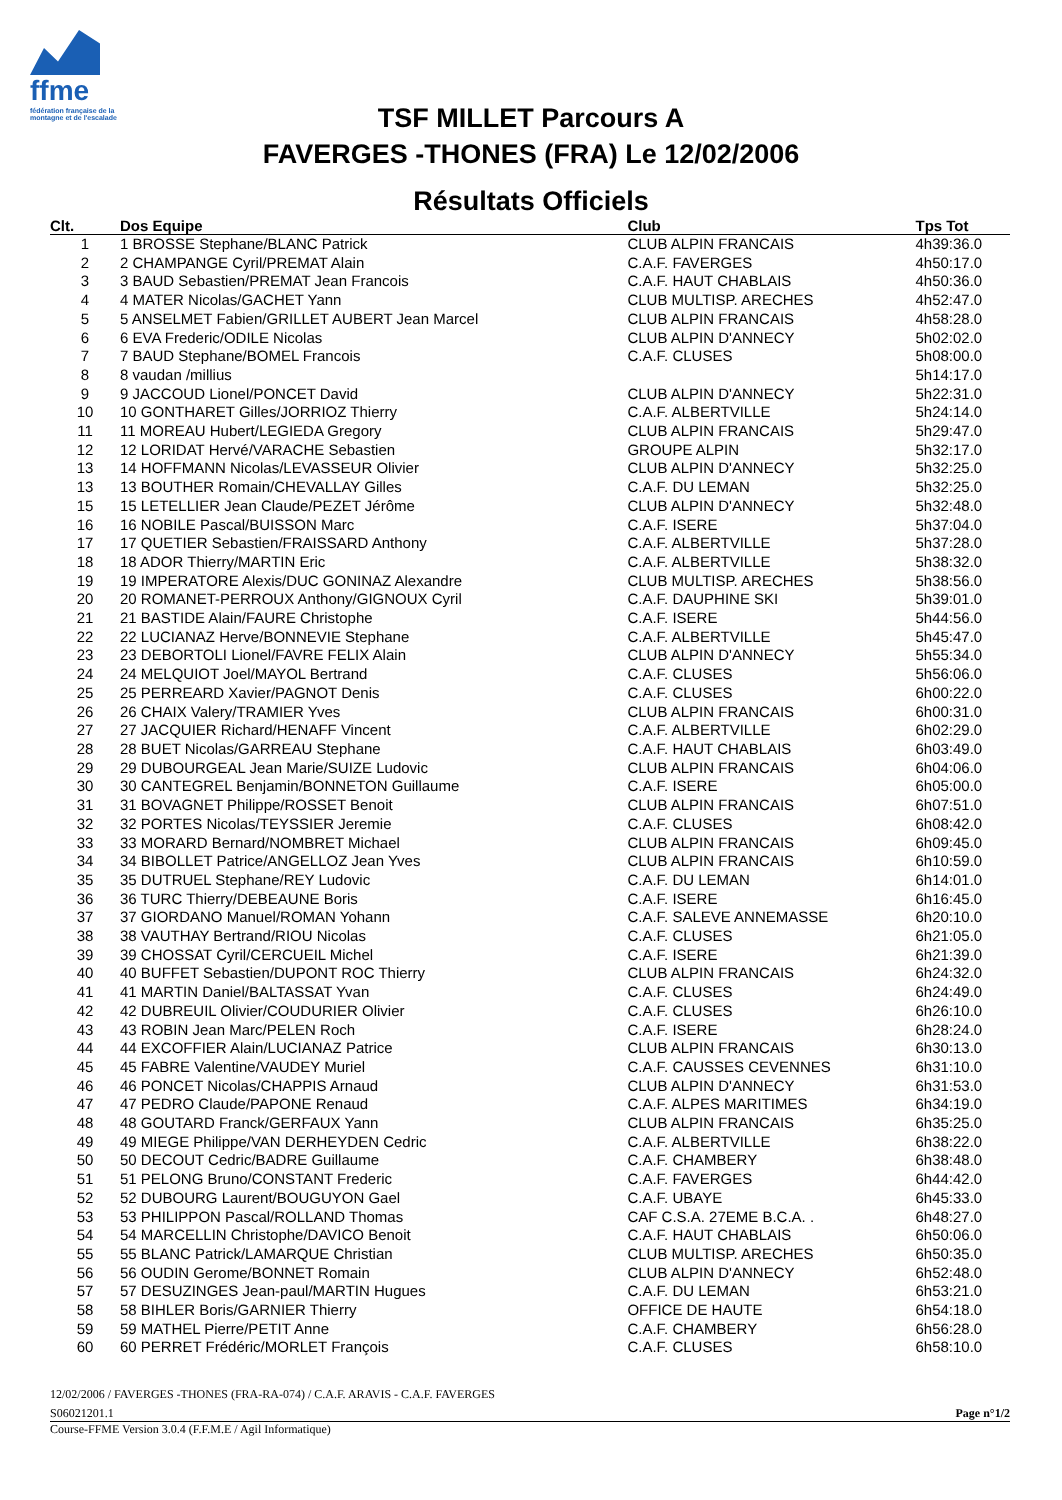ffme
fédération française de la montagne et de l'escalade
TSF MILLET Parcours A
FAVERGES -THONES (FRA) Le 12/02/2006
Résultats Officiels
| Clt. | Dos Equipe | Club | Tps Tot |
| --- | --- | --- | --- |
| 1 | 1 BROSSE Stephane/BLANC Patrick | CLUB ALPIN FRANCAIS | 4h39:36.0 |
| 2 | 2 CHAMPANGE Cyril/PREMAT Alain | C.A.F. FAVERGES | 4h50:17.0 |
| 3 | 3 BAUD Sebastien/PREMAT Jean Francois | C.A.F. HAUT CHABLAIS | 4h50:36.0 |
| 4 | 4 MATER Nicolas/GACHET Yann | CLUB MULTISP. ARECHES | 4h52:47.0 |
| 5 | 5 ANSELMET Fabien/GRILLET AUBERT Jean Marcel | CLUB ALPIN FRANCAIS | 4h58:28.0 |
| 6 | 6 EVA Frederic/ODILE Nicolas | CLUB ALPIN D'ANNECY | 5h02:02.0 |
| 7 | 7 BAUD Stephane/BOMEL Francois | C.A.F. CLUSES | 5h08:00.0 |
| 8 | 8 vaudan /millius | | 5h14:17.0 |
| 9 | 9 JACCOUD Lionel/PONCET David | CLUB ALPIN D'ANNECY | 5h22:31.0 |
| 10 | 10 GONTHARET Gilles/JORRIOZ Thierry | C.A.F. ALBERTVILLE | 5h24:14.0 |
| 11 | 11 MOREAU Hubert/LEGIEDA Gregory | CLUB ALPIN FRANCAIS | 5h29:47.0 |
| 12 | 12 LORIDAT Hervé/VARACHE Sebastien | GROUPE ALPIN | 5h32:17.0 |
| 13 | 14 HOFFMANN Nicolas/LEVASSEUR Olivier | CLUB ALPIN D'ANNECY | 5h32:25.0 |
| 13 | 13 BOUTHER Romain/CHEVALLAY Gilles | C.A.F. DU LEMAN | 5h32:25.0 |
| 15 | 15 LETELLIER Jean Claude/PEZET Jérôme | CLUB ALPIN D'ANNECY | 5h32:48.0 |
| 16 | 16 NOBILE Pascal/BUISSON Marc | C.A.F. ISERE | 5h37:04.0 |
| 17 | 17 QUETIER Sebastien/FRAISSARD Anthony | C.A.F. ALBERTVILLE | 5h37:28.0 |
| 18 | 18 ADOR Thierry/MARTIN Eric | C.A.F. ALBERTVILLE | 5h38:32.0 |
| 19 | 19 IMPERATORE Alexis/DUC GONINAZ Alexandre | CLUB MULTISP. ARECHES | 5h38:56.0 |
| 20 | 20 ROMANET-PERROUX Anthony/GIGNOUX Cyril | C.A.F. DAUPHINE SKI | 5h39:01.0 |
| 21 | 21 BASTIDE Alain/FAURE Christophe | C.A.F. ISERE | 5h44:56.0 |
| 22 | 22 LUCIANAZ Herve/BONNEVIE Stephane | C.A.F. ALBERTVILLE | 5h45:47.0 |
| 23 | 23 DEBORTOLI Lionel/FAVRE FELIX Alain | CLUB ALPIN D'ANNECY | 5h55:34.0 |
| 24 | 24 MELQUIOT Joel/MAYOL Bertrand | C.A.F. CLUSES | 5h56:06.0 |
| 25 | 25 PERREARD Xavier/PAGNOT Denis | C.A.F. CLUSES | 6h00:22.0 |
| 26 | 26 CHAIX Valery/TRAMIER Yves | CLUB ALPIN FRANCAIS | 6h00:31.0 |
| 27 | 27 JACQUIER Richard/HENAFF Vincent | C.A.F. ALBERTVILLE | 6h02:29.0 |
| 28 | 28 BUET Nicolas/GARREAU Stephane | C.A.F. HAUT CHABLAIS | 6h03:49.0 |
| 29 | 29 DUBOURGEAL Jean Marie/SUIZE Ludovic | CLUB ALPIN FRANCAIS | 6h04:06.0 |
| 30 | 30 CANTEGREL Benjamin/BONNETON Guillaume | C.A.F. ISERE | 6h05:00.0 |
| 31 | 31 BOVAGNET Philippe/ROSSET Benoit | CLUB ALPIN FRANCAIS | 6h07:51.0 |
| 32 | 32 PORTES Nicolas/TEYSSIER Jeremie | C.A.F. CLUSES | 6h08:42.0 |
| 33 | 33 MORARD Bernard/NOMBRET Michael | CLUB ALPIN FRANCAIS | 6h09:45.0 |
| 34 | 34 BIBOLLET Patrice/ANGELLOZ Jean Yves | CLUB ALPIN FRANCAIS | 6h10:59.0 |
| 35 | 35 DUTRUEL Stephane/REY Ludovic | C.A.F. DU LEMAN | 6h14:01.0 |
| 36 | 36 TURC Thierry/DEBEAUNE Boris | C.A.F. ISERE | 6h16:45.0 |
| 37 | 37 GIORDANO Manuel/ROMAN Yohann | C.A.F. SALEVE ANNEMASSE | 6h20:10.0 |
| 38 | 38 VAUTHAY Bertrand/RIOU Nicolas | C.A.F. CLUSES | 6h21:05.0 |
| 39 | 39 CHOSSAT Cyril/CERCUEIL Michel | C.A.F. ISERE | 6h21:39.0 |
| 40 | 40 BUFFET Sebastien/DUPONT ROC Thierry | CLUB ALPIN FRANCAIS | 6h24:32.0 |
| 41 | 41 MARTIN Daniel/BALTASSAT Yvan | C.A.F. CLUSES | 6h24:49.0 |
| 42 | 42 DUBREUIL Olivier/COUDURIER Olivier | C.A.F. CLUSES | 6h26:10.0 |
| 43 | 43 ROBIN Jean Marc/PELEN Roch | C.A.F. ISERE | 6h28:24.0 |
| 44 | 44 EXCOFFIER Alain/LUCIANAZ Patrice | CLUB ALPIN FRANCAIS | 6h30:13.0 |
| 45 | 45 FABRE Valentine/VAUDEY Muriel | C.A.F. CAUSSES CEVENNES | 6h31:10.0 |
| 46 | 46 PONCET Nicolas/CHAPPIS Arnaud | CLUB ALPIN D'ANNECY | 6h31:53.0 |
| 47 | 47 PEDRO Claude/PAPONE Renaud | C.A.F. ALPES MARITIMES | 6h34:19.0 |
| 48 | 48 GOUTARD Franck/GERFAUX Yann | CLUB ALPIN FRANCAIS | 6h35:25.0 |
| 49 | 49 MIEGE Philippe/VAN DERHEYDEN Cedric | C.A.F. ALBERTVILLE | 6h38:22.0 |
| 50 | 50 DECOUT Cedric/BADRE Guillaume | C.A.F. CHAMBERY | 6h38:48.0 |
| 51 | 51 PELONG Bruno/CONSTANT Frederic | C.A.F. FAVERGES | 6h44:42.0 |
| 52 | 52 DUBOURG Laurent/BOUGUYON Gael | C.A.F. UBAYE | 6h45:33.0 |
| 53 | 53 PHILIPPON Pascal/ROLLAND Thomas | CAF C.S.A. 27EME B.C.A. . | 6h48:27.0 |
| 54 | 54 MARCELLIN Christophe/DAVICO Benoit | C.A.F. HAUT CHABLAIS | 6h50:06.0 |
| 55 | 55 BLANC Patrick/LAMARQUE Christian | CLUB MULTISP. ARECHES | 6h50:35.0 |
| 56 | 56 OUDIN Gerome/BONNET Romain | CLUB ALPIN D'ANNECY | 6h52:48.0 |
| 57 | 57 DESUZINGES Jean-paul/MARTIN Hugues | C.A.F. DU LEMAN | 6h53:21.0 |
| 58 | 58 BIHLER Boris/GARNIER Thierry | OFFICE DE HAUTE | 6h54:18.0 |
| 59 | 59 MATHEL Pierre/PETIT Anne | C.A.F. CHAMBERY | 6h56:28.0 |
| 60 | 60 PERRET Frédéric/MORLET François | C.A.F. CLUSES | 6h58:10.0 |
12/02/2006 / FAVERGES -THONES (FRA-RA-074) / C.A.F. ARAVIS - C.A.F. FAVERGES
S06021201.1 Page n°1/2
Course-FFME Version 3.0.4 (F.F.M.E / Agil Informatique)